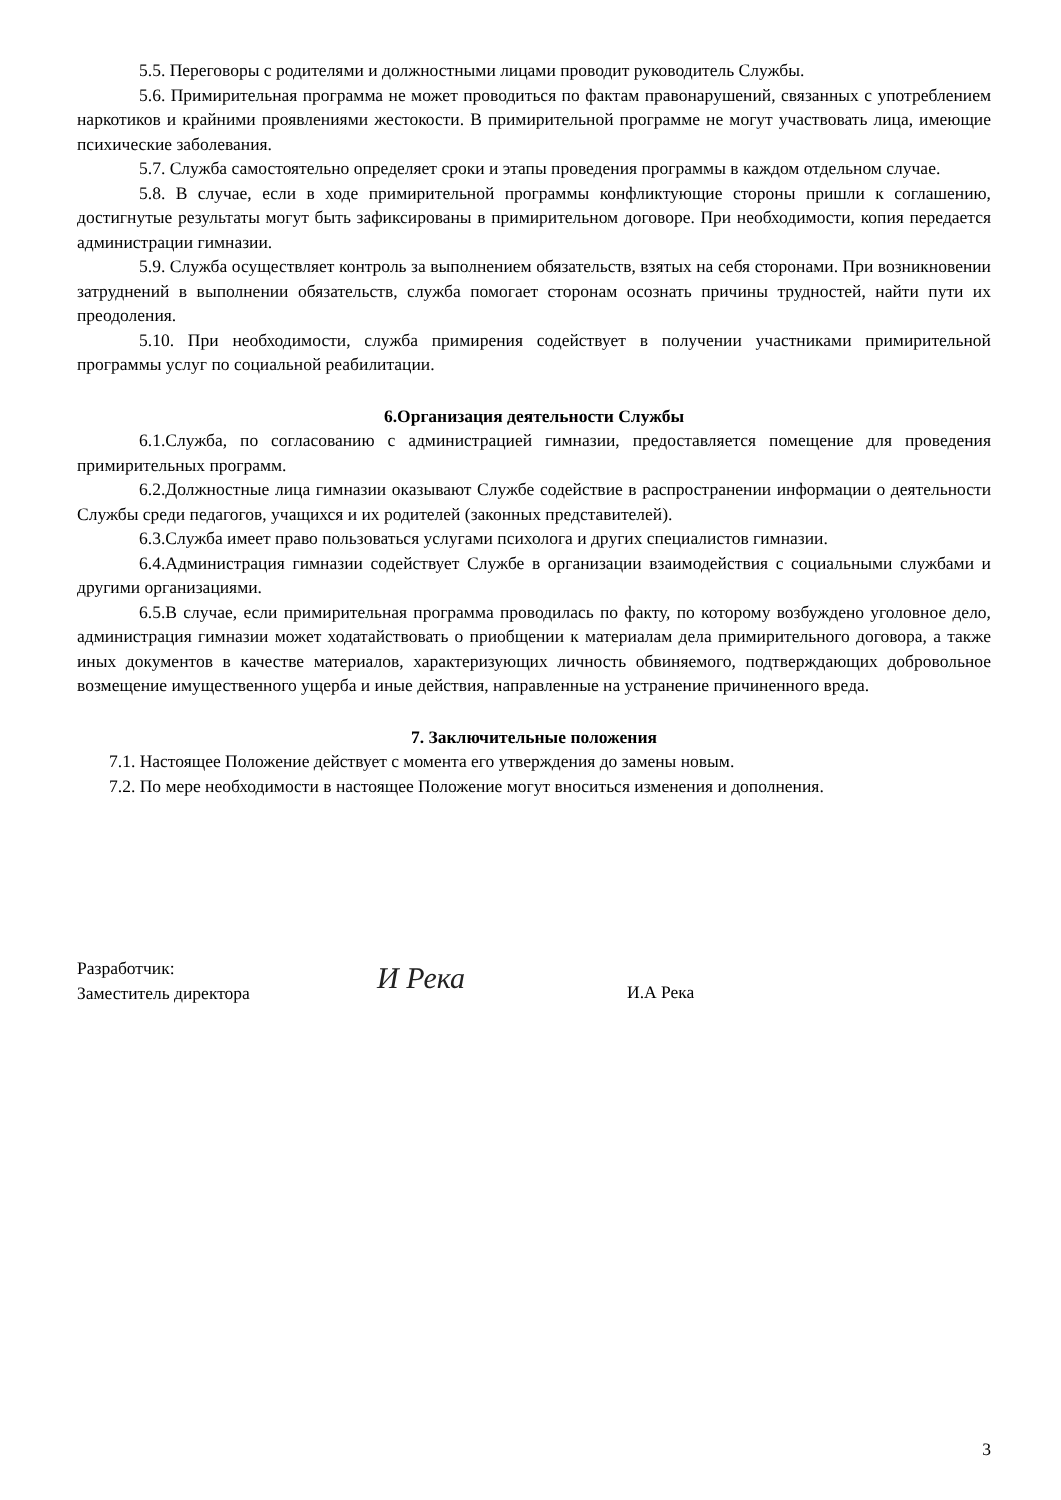5.5. Переговоры с родителями и должностными лицами проводит руководитель Службы.
5.6. Примирительная программа не может проводиться по фактам правонарушений, связанных с употреблением наркотиков и крайними проявлениями жестокости. В примирительной программе не могут участвовать лица, имеющие психические заболевания.
5.7. Служба самостоятельно определяет сроки и этапы проведения программы в каждом отдельном случае.
5.8. В случае, если в ходе примирительной программы конфликтующие стороны пришли к соглашению, достигнутые результаты могут быть зафиксированы в примирительном договоре. При необходимости, копия передается администрации гимназии.
5.9. Служба осуществляет контроль за выполнением обязательств, взятых на себя сторонами. При возникновении затруднений в выполнении обязательств, служба помогает сторонам осознать причины трудностей, найти пути их преодоления.
5.10. При необходимости, служба примирения содействует в получении участниками примирительной программы услуг по социальной реабилитации.
6.Организация деятельности Службы
6.1.Служба, по согласованию с администрацией гимназии, предоставляется помещение для проведения примирительных программ.
6.2.Должностные лица гимназии оказывают Службе содействие в распространении информации о деятельности Службы среди педагогов, учащихся и их родителей (законных представителей).
6.3.Служба имеет право пользоваться услугами психолога и других специалистов гимназии.
6.4.Администрация гимназии содействует Службе в организации взаимодействия с социальными службами и другими организациями.
6.5.В случае, если примирительная программа проводилась по факту, по которому возбуждено уголовное дело, администрация гимназии может ходатайствовать о приобщении к материалам дела примирительного договора, а также иных документов в качестве материалов, характеризующих личность обвиняемого, подтверждающих добровольное возмещение имущественного ущерба и иные действия, направленные на устранение причиненного вреда.
7. Заключительные положения
7.1. Настоящее Положение действует с момента его утверждения до замены новым.
7.2. По мере необходимости в настоящее Положение могут вноситься изменения и дополнения.
Разработчик:
Заместитель директора
И Река
И.А Река
3